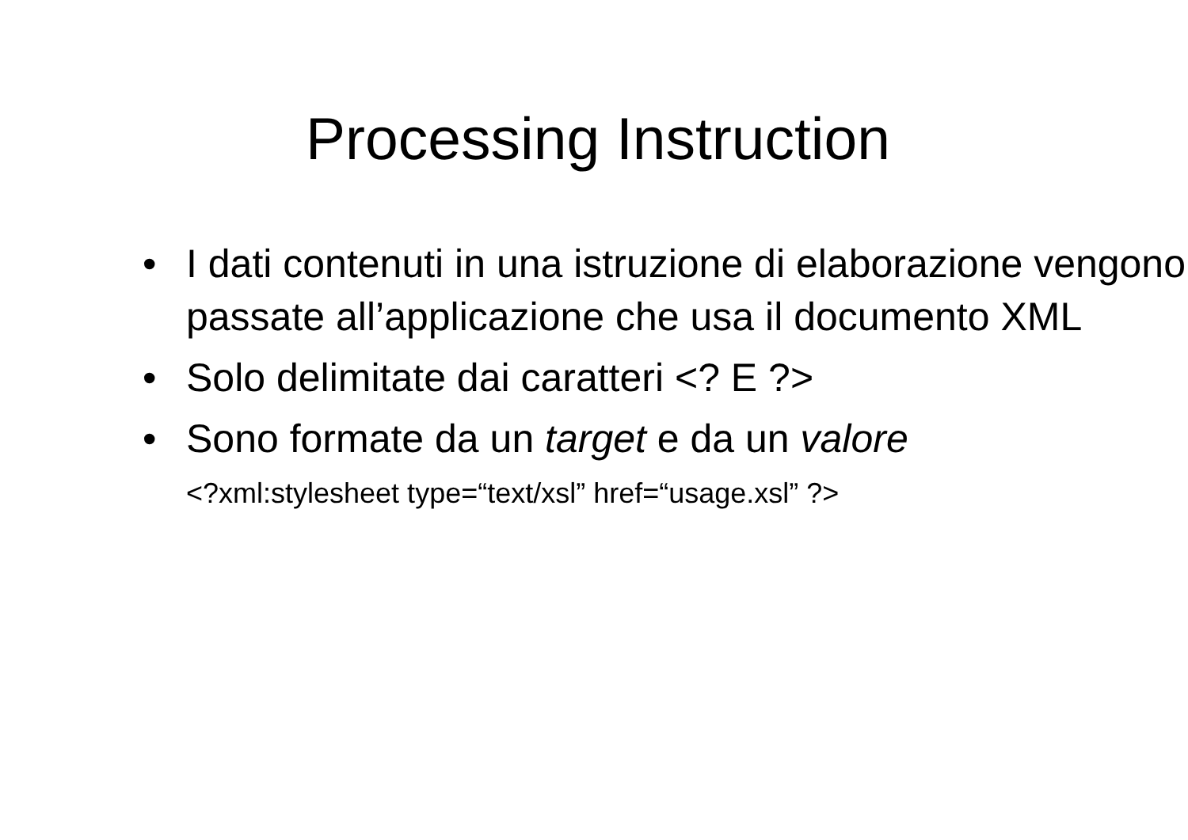Processing Instruction
• I dati contenuti in una istruzione di elaborazione vengono passate all’applicazione che usa il documento XML
• Solo delimitate dai caratteri <? E ?>
• Sono formate da un target e da un valore
<?xml:stylesheet type=“text/xsl” href=“usage.xsl” ?>